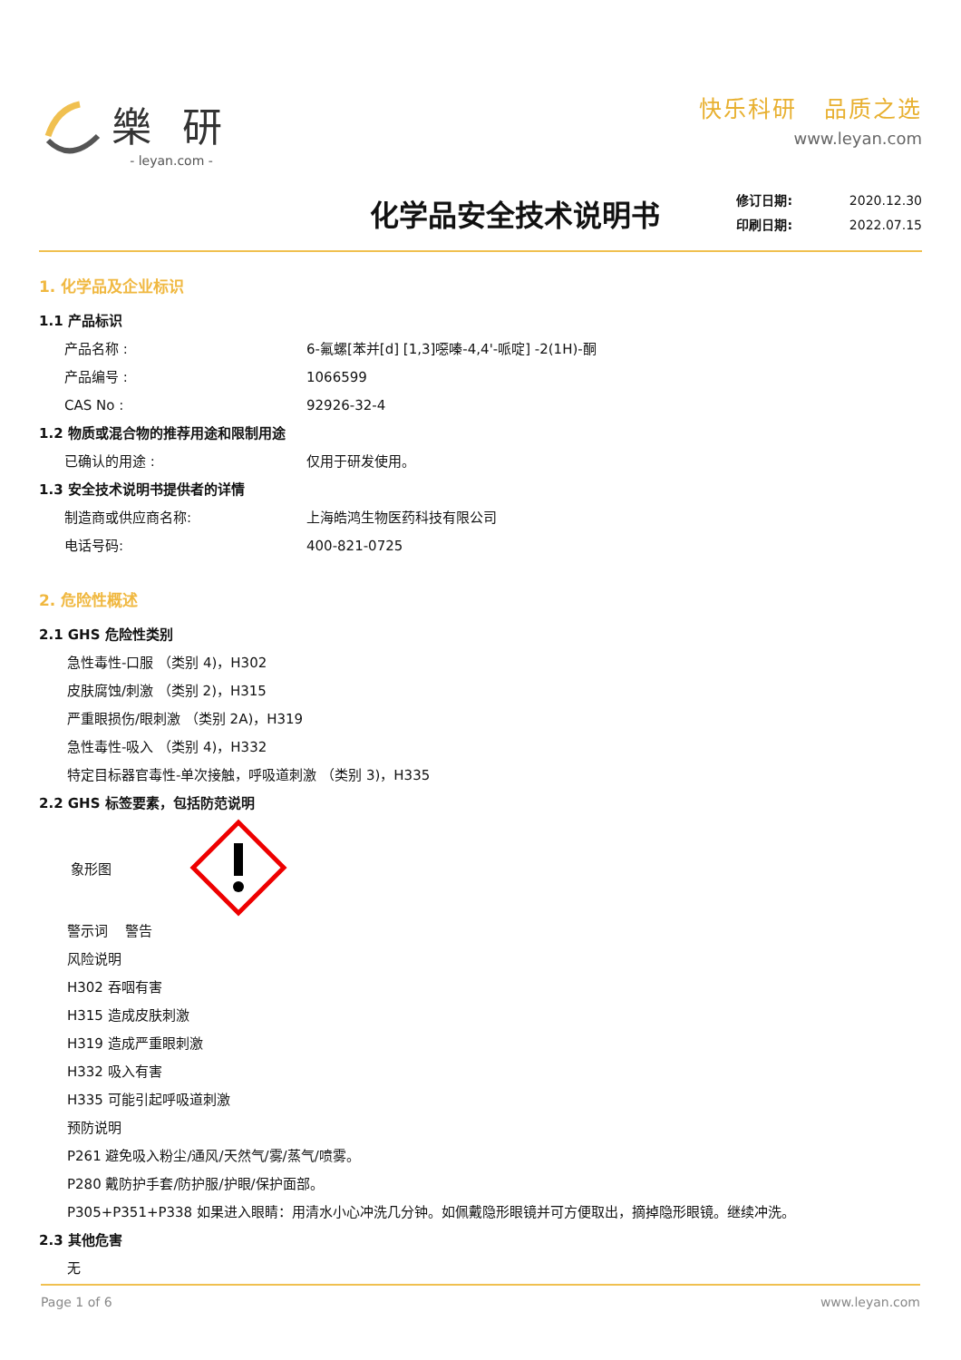樂 研
- leyan.com -
快乐科研 品质之选
www.leyan.com
化学品安全技术说明书
修订日期: 2020.12.30
印刷日期: 2022.07.15
1. 化学品及企业标识
1.1 产品标识
产品名称 : 6-氟螺[苯并[d] [1,3]噁嗪-4,4'-哌啶] -2(1H)-酮
产品编号 : 1066599
CAS No : 92926-32-4
1.2 物质或混合物的推荐用途和限制用途
已确认的用途 : 仅用于研发使用。
1.3 安全技术说明书提供者的详情
制造商或供应商名称: 上海皓鸿生物医药科技有限公司
电话号码: 400-821-0725
2. 危险性概述
2.1 GHS 危险性类别
急性毒性-口服 （类别 4)，H302
皮肤腐蚀/刺激 （类别 2)，H315
严重眼损伤/眼刺激 （类别 2A)，H319
急性毒性-吸入 （类别 4)，H332
特定目标器官毒性-单次接触，呼吸道刺激 （类别 3)，H335
2.2 GHS 标签要素，包括防范说明
象形图
警示词 警告
风险说明
H302 吞咽有害
H315 造成皮肤刺激
H319 造成严重眼刺激
H332 吸入有害
H335 可能引起呼吸道刺激
预防说明
P261 避免吸入粉尘/通风/天然气/雾/蒸气/喷雾。
P280 戴防护手套/防护服/护眼/保护面部。
P305+P351+P338 如果进入眼睛：用清水小心冲洗几分钟。如佩戴隐形眼镜并可方便取出，摘掉隐形眼镜。继续冲洗。
2.3 其他危害
无
Page 1 of 6 www.leyan.com